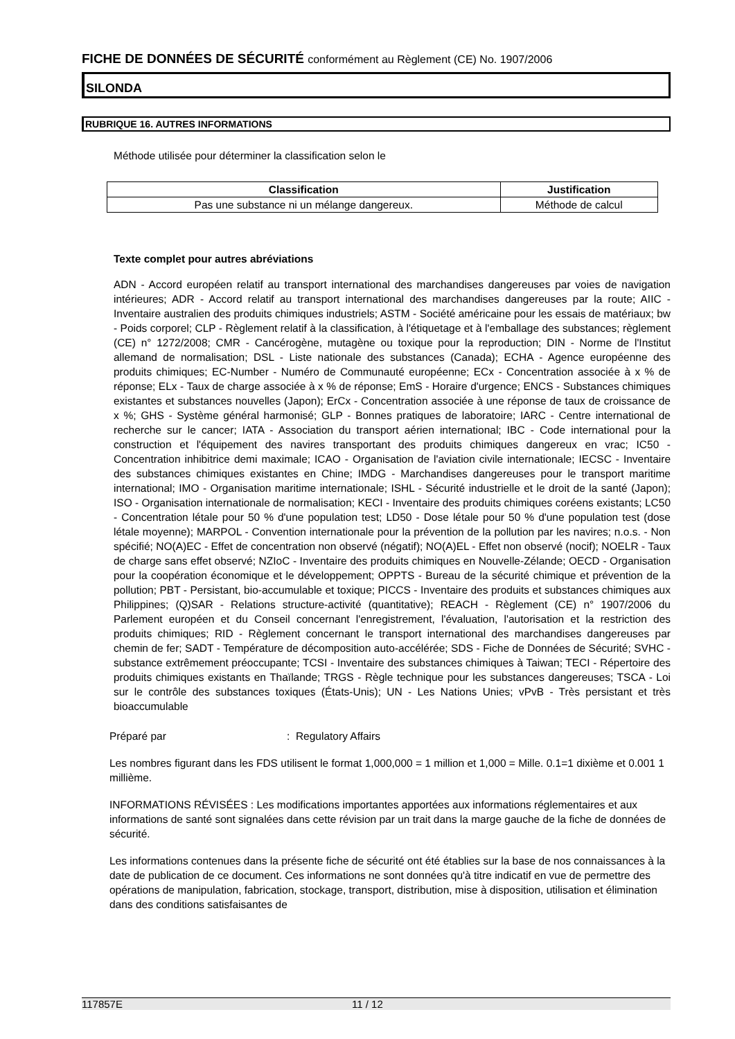FICHE DE DONNÉES DE SÉCURITÉ conformément au Règlement (CE) No. 1907/2006
SILONDA
RUBRIQUE 16. AUTRES INFORMATIONS
Méthode utilisée pour déterminer la classification selon le
| Classification | Justification |
| --- | --- |
| Pas une substance ni un mélange dangereux. | Méthode de calcul |
Texte complet pour autres abréviations
ADN - Accord européen relatif au transport international des marchandises dangereuses par voies de navigation intérieures; ADR - Accord relatif au transport international des marchandises dangereuses par la route; AIIC - Inventaire australien des produits chimiques industriels; ASTM - Société américaine pour les essais de matériaux; bw - Poids corporel; CLP - Règlement relatif à la classification, à l'étiquetage et à l'emballage des substances; règlement (CE) n° 1272/2008; CMR - Cancérogène, mutagène ou toxique pour la reproduction; DIN - Norme de l'Institut allemand de normalisation; DSL - Liste nationale des substances (Canada); ECHA - Agence européenne des produits chimiques; EC-Number - Numéro de Communauté européenne; ECx - Concentration associée à x % de réponse; ELx - Taux de charge associée à x % de réponse; EmS - Horaire d'urgence; ENCS - Substances chimiques existantes et substances nouvelles (Japon); ErCx - Concentration associée à une réponse de taux de croissance de x %; GHS - Système général harmonisé; GLP - Bonnes pratiques de laboratoire; IARC - Centre international de recherche sur le cancer; IATA - Association du transport aérien international; IBC - Code international pour la construction et l'équipement des navires transportant des produits chimiques dangereux en vrac; IC50 - Concentration inhibitrice demi maximale; ICAO - Organisation de l'aviation civile internationale; IECSC - Inventaire des substances chimiques existantes en Chine; IMDG - Marchandises dangereuses pour le transport maritime international; IMO - Organisation maritime internationale; ISHL - Sécurité industrielle et le droit de la santé (Japon); ISO - Organisation internationale de normalisation; KECI - Inventaire des produits chimiques coréens existants; LC50 - Concentration létale pour 50 % d'une population test; LD50 - Dose létale pour 50 % d'une population test (dose létale moyenne); MARPOL - Convention internationale pour la prévention de la pollution par les navires; n.o.s. - Non spécifié; NO(A)EC - Effet de concentration non observé (négatif); NO(A)EL - Effet non observé (nocif); NOELR - Taux de charge sans effet observé; NZIoC - Inventaire des produits chimiques en Nouvelle-Zélande; OECD - Organisation pour la coopération économique et le développement; OPPTS - Bureau de la sécurité chimique et prévention de la pollution; PBT - Persistant, bio-accumulable et toxique; PICCS - Inventaire des produits et substances chimiques aux Philippines; (Q)SAR - Relations structure-activité (quantitative); REACH - Règlement (CE) n° 1907/2006 du Parlement européen et du Conseil concernant l'enregistrement, l'évaluation, l'autorisation et la restriction des produits chimiques; RID - Règlement concernant le transport international des marchandises dangereuses par chemin de fer; SADT - Température de décomposition auto-accélérée; SDS - Fiche de Données de Sécurité; SVHC - substance extrêmement préoccupante; TCSI - Inventaire des substances chimiques à Taiwan; TECI - Répertoire des produits chimiques existants en Thaïlande; TRGS - Règle technique pour les substances dangereuses; TSCA - Loi sur le contrôle des substances toxiques (États-Unis); UN - Les Nations Unies; vPvB - Très persistant et très bioaccumulable
Préparé par: Regulatory Affairs
Les nombres figurant dans les FDS utilisent le format 1,000,000 = 1 million et 1,000 = Mille. 0.1=1 dixième et 0.001 1 millième.
INFORMATIONS RÉVISÉES : Les modifications importantes apportées aux informations réglementaires et aux informations de santé sont signalées dans cette révision par un trait dans la marge gauche de la fiche de données de sécurité.
Les informations contenues dans la présente fiche de sécurité ont été établies sur la base de nos connaissances à la date de publication de ce document. Ces informations ne sont données qu'à titre indicatif en vue de permettre des opérations de manipulation, fabrication, stockage, transport, distribution, mise à disposition, utilisation et élimination dans des conditions satisfaisantes de
117857E 11 / 12